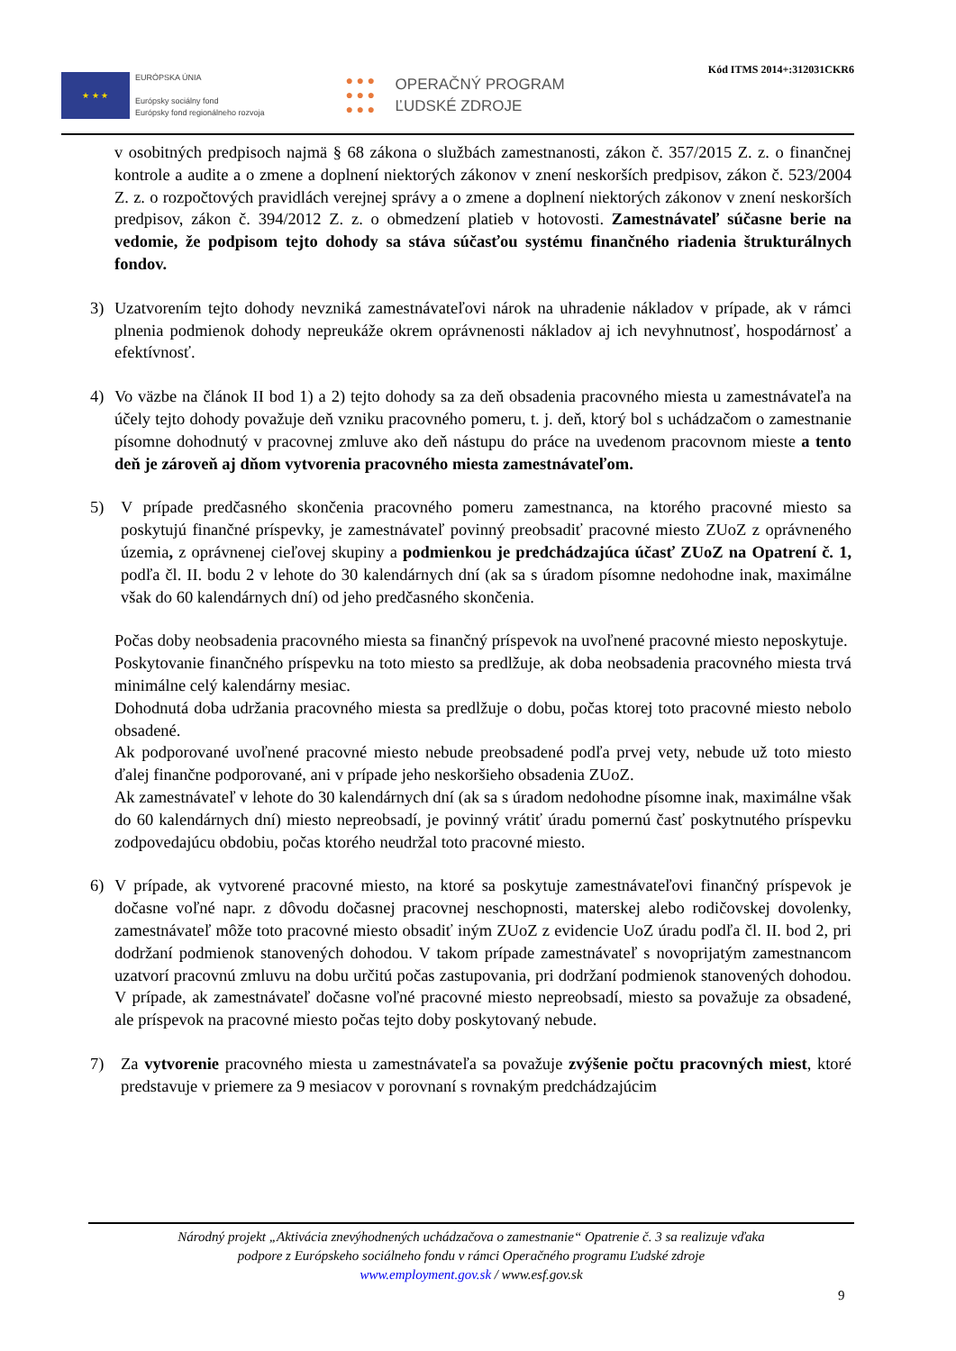★ ★ ★
EURÓPSKA ÚNIA
Európsky sociálny fond
Európsky fond regionálneho rozvoja
● ● ●
● ● ●
● ● ●
OPERAČNÝ PROGRAM
ĽUDSKÉ ZDROJE
Kód ITMS 2014+:312031CKR6
v osobitných predpisoch najmä § 68 zákona o službách zamestnanosti, zákon č. 357/2015 Z. z. o finančnej kontrole a audite a o zmene a doplnení niektorých zákonov v znení neskorších predpisov, zákon č. 523/2004 Z. z. o rozpočtových pravidlách verejnej správy a o zmene a doplnení niektorých zákonov v znení neskorších predpisov, zákon č. 394/2012 Z. z. o obmedzení platieb v hotovosti. Zamestnávateľ súčasne berie na vedomie, že podpisom tejto dohody sa stáva súčasťou systému finančného riadenia štrukturálnych fondov.
3) Uzatvorením tejto dohody nevzniká zamestnávateľovi nárok na uhradenie nákladov v prípade, ak v rámci plnenia podmienok dohody nepreukáže okrem oprávnenosti nákladov aj ich nevyhnutnosť, hospodárnosť a efektívnosť.
4) Vo väzbe na článok II bod 1) a 2) tejto dohody sa za deň obsadenia pracovného miesta u zamestnávateľa na účely tejto dohody považuje deň vzniku pracovného pomeru, t. j. deň, ktorý bol s uchádzačom o zamestnanie písomne dohodnutý v pracovnej zmluve ako deň nástupu do práce na uvedenom pracovnom mieste a tento deň je zároveň aj dňom vytvorenia pracovného miesta zamestnávateľom.
5) V prípade predčasného skončenia pracovného pomeru zamestnanca, na ktorého pracovné miesto sa poskytujú finančné príspevky, je zamestnávateľ povinný preobsadiť pracovné miesto ZUoZ z oprávneného územia, z oprávnenej cieľovej skupiny a podmienkou je predchádzajúca účasť ZUoZ na Opatrení č. 1, podľa čl. II. bodu 2 v lehote do 30 kalendárnych dní (ak sa s úradom písomne nedohodne inak, maximálne však do 60 kalendárnych dní) od jeho predčasného skončenia.
Počas doby neobsadenia pracovného miesta sa finančný príspevok na uvoľnené pracovné miesto neposkytuje.
Poskytovanie finančného príspevku na toto miesto sa predlžuje, ak doba neobsadenia pracovného miesta trvá minimálne celý kalendárny mesiac.
Dohodnutá doba udržania pracovného miesta sa predlžuje o dobu, počas ktorej toto pracovné miesto nebolo obsadené.
Ak podporované uvoľnené pracovné miesto nebude preobsadené podľa prvej vety, nebude už toto miesto ďalej finančne podporované, ani v prípade jeho neskoršieho obsadenia ZUoZ.
Ak zamestnávateľ v lehote do 30 kalendárnych dní (ak sa s úradom nedohodne písomne inak, maximálne však do 60 kalendárnych dní) miesto nepreobsadí, je povinný vrátiť úradu pomernú časť poskytnutého príspevku zodpovedajúcu obdobiu, počas ktorého neudržal toto pracovné miesto.
6) V prípade, ak vytvorené pracovné miesto, na ktoré sa poskytuje zamestnávateľovi finančný príspevok je dočasne voľné napr. z dôvodu dočasnej pracovnej neschopnosti, materskej alebo rodičovskej dovolenky, zamestnávateľ môže toto pracovné miesto obsadiť iným ZUoZ z evidencie UoZ úradu podľa čl. II. bod 2, pri dodržaní podmienok stanovených dohodou. V takom prípade zamestnávateľ s novoprijatým zamestnancom uzatvorí pracovnú zmluvu na dobu určitú počas zastupovania, pri dodržaní podmienok stanovených dohodou. V prípade, ak zamestnávateľ dočasne voľné pracovné miesto nepreobsadí, miesto sa považuje za obsadené, ale príspevok na pracovné miesto počas tejto doby poskytovaný nebude.
7) Za vytvorenie pracovného miesta u zamestnávateľa sa považuje zvýšenie počtu pracovných miest, ktoré predstavuje v priemere za 9 mesiacov v porovnaní s rovnakým predchádzajúcim
Národný projekt „Aktivácia znevýhodnených uchádzačova o zamestnanie“ Opatrenie č. 3 sa realizuje vďaka
podpore z Európskeho sociálneho fondu v rámci Operačného programu Ľudské zdroje
www.employment.gov.sk / www.esf.gov.sk
9